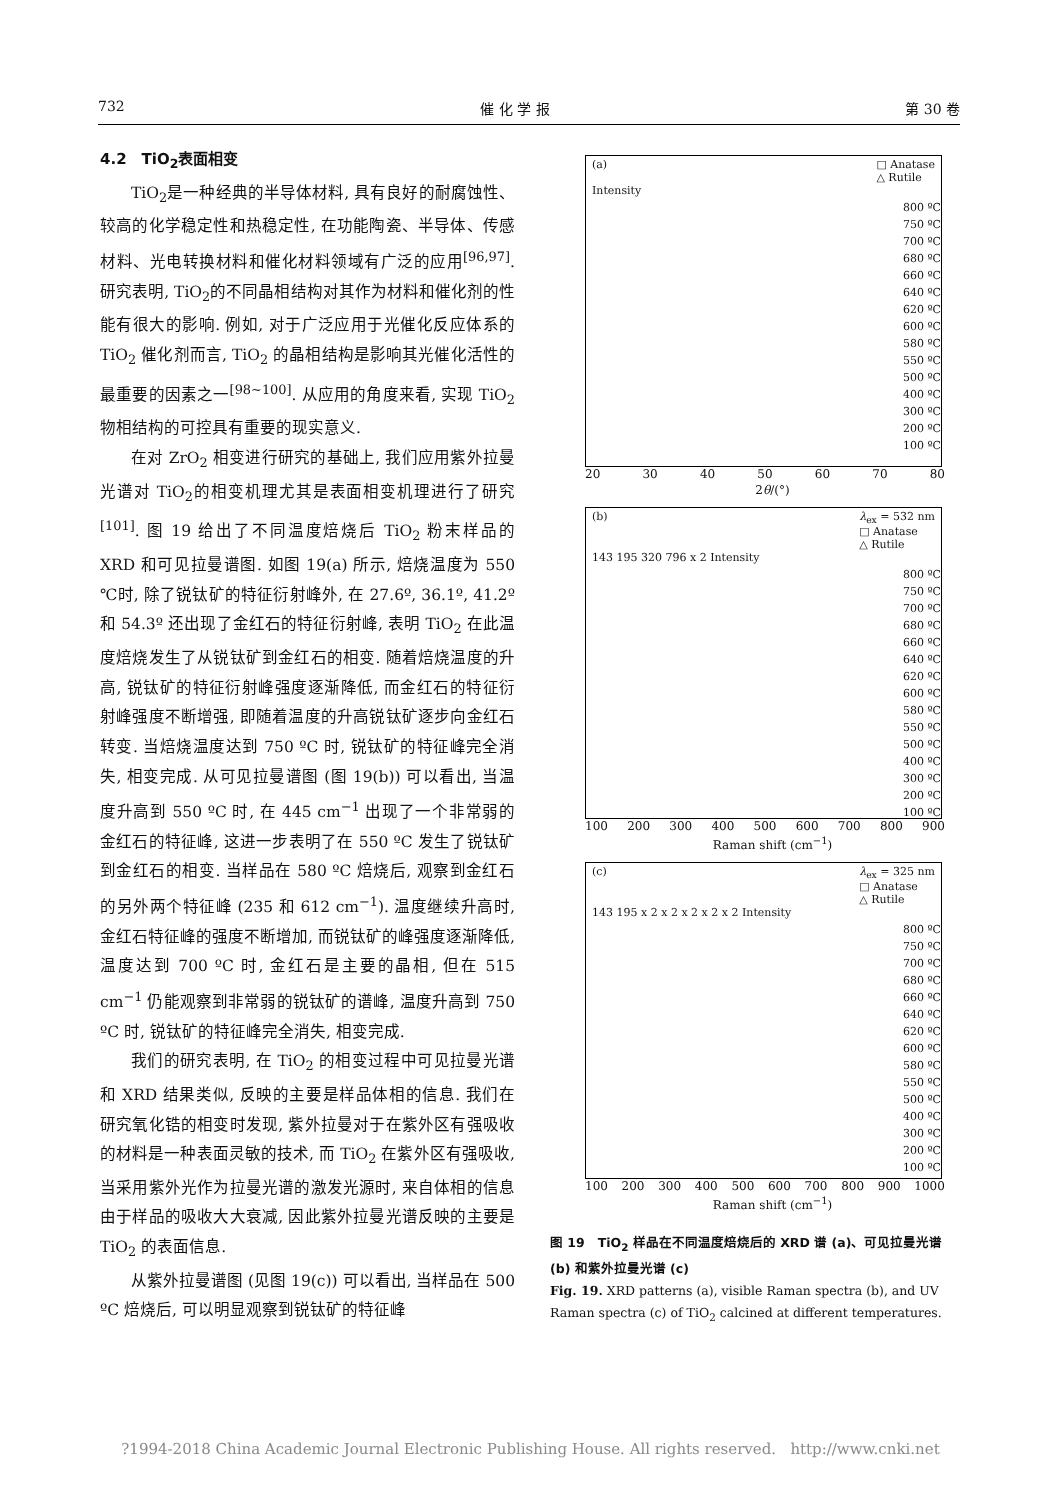732 催 化 学 报 第 30 卷
4.2　TiO<sub>2</sub>表面相变
TiO<sub>2</sub>是一种经典的半导体材料, 具有良好的耐腐蚀性、较高的化学稳定性和热稳定性, 在功能陶瓷、半导体、传感材料、光电转换材料和催化材料领域有广泛的应用<sup>[96,97]</sup>. 研究表明, TiO<sub>2</sub>的不同晶相结构对其作为材料和催化剂的性能有很大的影响. 例如, 对于广泛应用于光催化反应体系的 TiO<sub>2</sub> 催化剂而言, TiO<sub>2</sub> 的晶相结构是影响其光催化活性的最重要的因素之一<sup>[98~100]</sup>. 从应用的角度来看, 实现 TiO<sub>2</sub>物相结构的可控具有重要的现实意义.
在对 ZrO<sub>2</sub> 相变进行研究的基础上, 我们应用紫外拉曼光谱对 TiO<sub>2</sub>的相变机理尤其是表面相变机理进行了研究<sup>[101]</sup>. 图 19 给出了不同温度焙烧后 TiO<sub>2</sub> 粉末样品的 XRD 和可见拉曼谱图. 如图 19(a) 所示, 焙烧温度为 550 ℃时, 除了锐钛矿的特征衍射峰外, 在 27.6º, 36.1º, 41.2º 和 54.3º 还出现了金红石的特征衍射峰, 表明 TiO<sub>2</sub> 在此温度焙烧发生了从锐钛矿到金红石的相变. 随着焙烧温度的升高, 锐钛矿的特征衍射峰强度逐渐降低, 而金红石的特征衍射峰强度不断增强, 即随着温度的升高锐钛矿逐步向金红石转变. 当焙烧温度达到 750 ºC 时, 锐钛矿的特征峰完全消失, 相变完成. 从可见拉曼谱图 (图 19(b)) 可以看出, 当温度升高到 550 ºC 时, 在 445 cm<sup>−1</sup> 出现了一个非常弱的金红石的特征峰, 这进一步表明了在 550 ºC 发生了锐钛矿到金红石的相变. 当样品在 580 ºC 焙烧后, 观察到金红石的另外两个特征峰 (235 和 612 cm<sup>−1</sup>). 温度继续升高时, 金红石特征峰的强度不断增加, 而锐钛矿的峰强度逐渐降低, 温度达到 700 ºC 时, 金红石是主要的晶相, 但在 515 cm<sup>−1</sup> 仍能观察到非常弱的锐钛矿的谱峰, 温度升高到 750 ºC 时, 锐钛矿的特征峰完全消失, 相变完成.
我们的研究表明, 在 TiO<sub>2</sub> 的相变过程中可见拉曼光谱和 XRD 结果类似, 反映的主要是样品体相的信息. 我们在研究氧化锆的相变时发现, 紫外拉曼对于在紫外区有强吸收的材料是一种表面灵敏的技术, 而 TiO<sub>2</sub> 在紫外区有强吸收, 当采用紫外光作为拉曼光谱的激发光源时, 来自体相的信息由于样品的吸收大大衰减, 因此紫外拉曼光谱反映的主要是 TiO<sub>2</sub> 的表面信息.
从紫外拉曼谱图 (见图 19(c)) 可以看出, 当样品在 500 ºC 焙烧后, 可以明显观察到锐钛矿的特征峰
(a) □ Anatase
△ Rutile
Intensity
800 ºC
750 ºC
700 ºC
680 ºC
660 ºC
640 ºC
620 ºC
600 ºC
580 ºC
550 ºC
500 ºC
400 ºC
300 ºC
200 ºC
100 ºC
20 30 40 50 60 70 80
2θ/(°)
(b) λ<sub>ex</sub> = 532 nm
□ Anatase
△ Rutile
143 195 320 796 x 2 Intensity
800 ºC
750 ºC
700 ºC
680 ºC
660 ºC
640 ºC
620 ºC
600 ºC
580 ºC
550 ºC
500 ºC
400 ºC
300 ºC
200 ºC
100 ºC
100 200 300 400 500 600 700 800 900
Raman shift (cm<sup>−1</sup>)
(c) λ<sub>ex</sub> = 325 nm
□ Anatase
△ Rutile
143 195 x 2 x 2 x 2 x 2 x 2 Intensity
800 ºC
750 ºC
700 ºC
680 ºC
660 ºC
640 ºC
620 ºC
600 ºC
580 ºC
550 ºC
500 ºC
400 ºC
300 ºC
200 ºC
100 ºC
100 200 300 400 500 600 700 800 900 1000
Raman shift (cm<sup>−1</sup>)
图 19　TiO<sub>2</sub> 样品在不同温度焙烧后的 XRD 谱 (a)、可见拉曼光谱 (b) 和紫外拉曼光谱 (c)
Fig. 19. XRD patterns (a), visible Raman spectra (b), and UV Raman spectra (c) of TiO<sub>2</sub> calcined at different temperatures.
?1994-2018 China Academic Journal Electronic Publishing House. All rights reserved. http://www.cnki.net